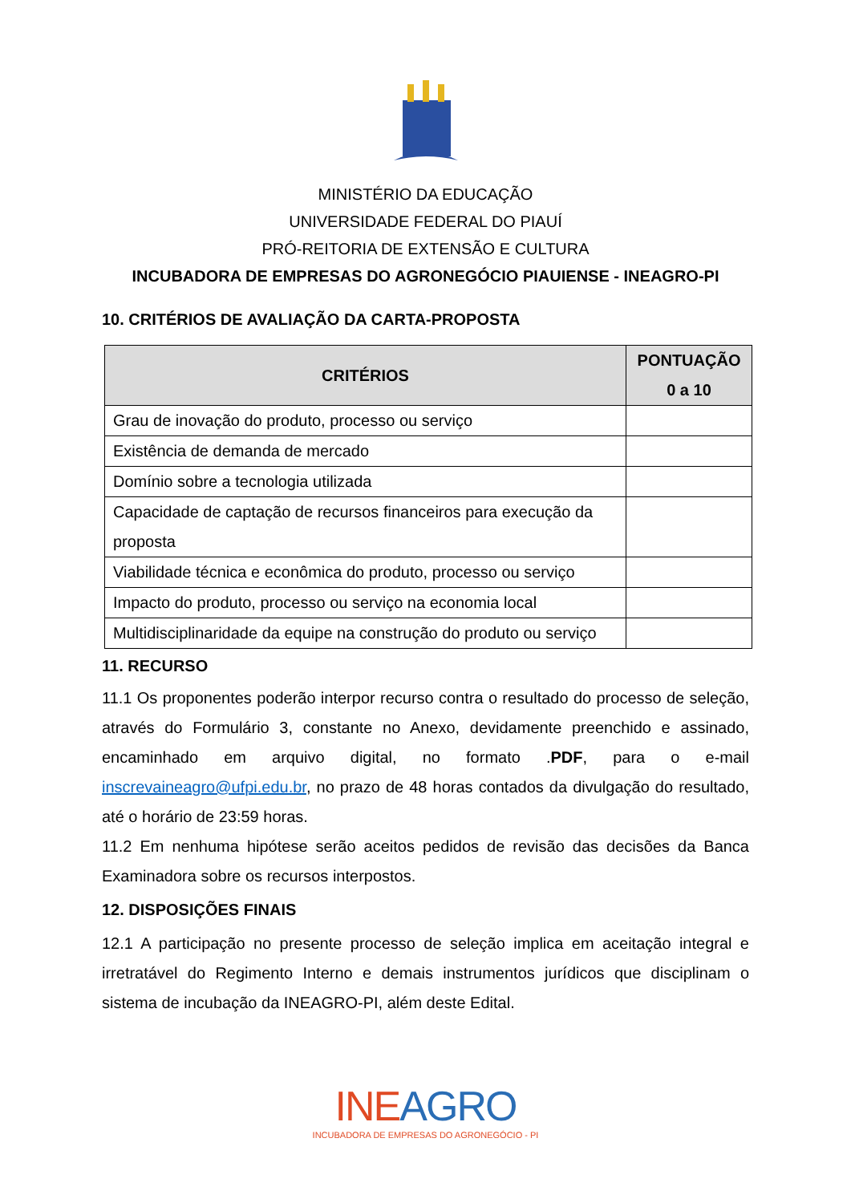MINISTÉRIO DA EDUCAÇÃO
UNIVERSIDADE FEDERAL DO PIAUÍ
PRÓ-REITORIA DE EXTENSÃO E CULTURA
INCUBADORA DE EMPRESAS DO AGRONEGÓCIO PIAUIENSE - INEAGRO-PI
10. CRITÉRIOS DE AVALIAÇÃO DA CARTA-PROPOSTA
| CRITÉRIOS | PONTUAÇÃO 0 a 10 |
| --- | --- |
| Grau de inovação do produto, processo ou serviço | |
| Existência de demanda de mercado | |
| Domínio sobre a tecnologia utilizada | |
| Capacidade de captação de recursos financeiros para execução da proposta | |
| Viabilidade técnica e econômica do produto, processo ou serviço | |
| Impacto do produto, processo ou serviço na economia local | |
| Multidisciplinaridade da equipe na construção do produto ou serviço | |
11. RECURSO
11.1 Os proponentes poderão interpor recurso contra o resultado do processo de seleção, através do Formulário 3, constante no Anexo, devidamente preenchido e assinado, encaminhado em arquivo digital, no formato .PDF, para o e-mail inscrevaineagro@ufpi.edu.br, no prazo de 48 horas contados da divulgação do resultado, até o horário de 23:59 horas.
11.2 Em nenhuma hipótese serão aceitos pedidos de revisão das decisões da Banca Examinadora sobre os recursos interpostos.
12. DISPOSIÇÕES FINAIS
12.1 A participação no presente processo de seleção implica em aceitação integral e irretratável do Regimento Interno e demais instrumentos jurídicos que disciplinam o sistema de incubação da INEAGRO-PI, além deste Edital.
INE AGRO
INCUBADORA DE EMPRESAS DO AGRONEGÓCIO - PI